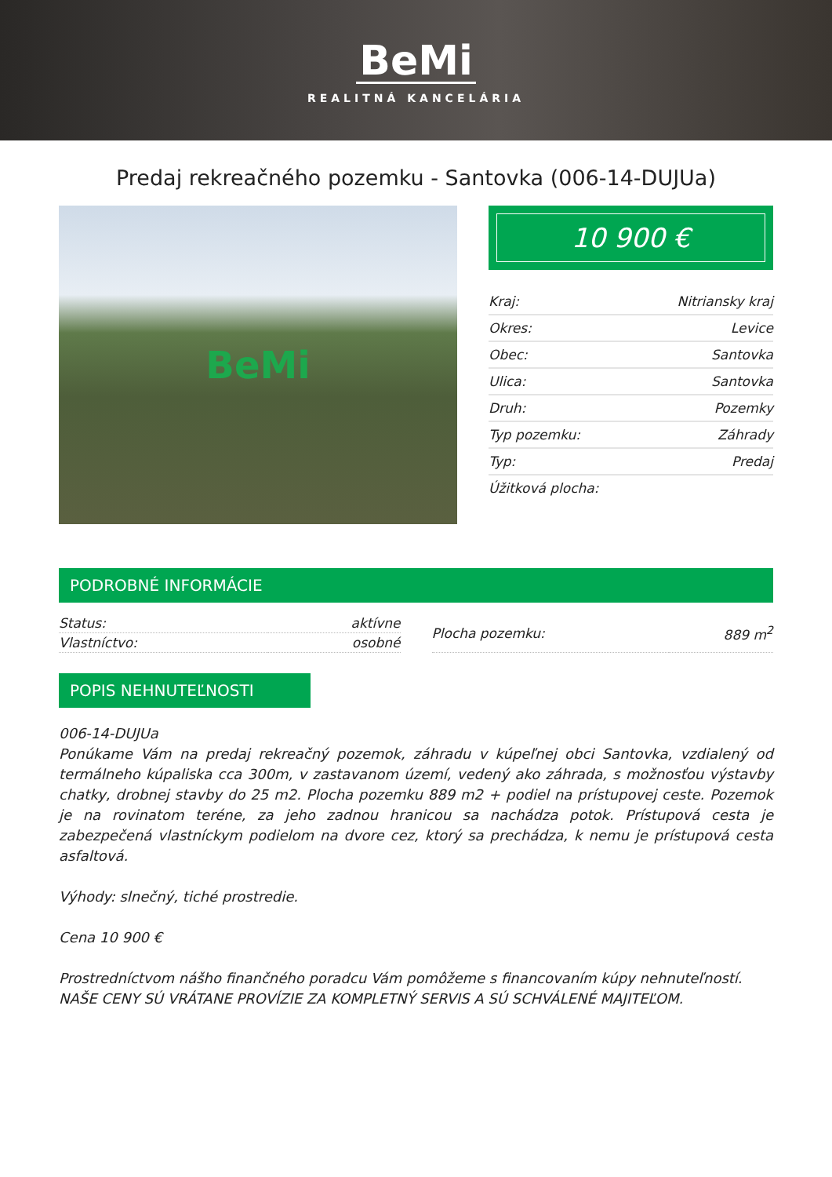BeMi
REALITNÁ KANCELÁRIA
Predaj rekreačného pozemku - Santovka (006-14-DUJUa)
BeMi
10 900 €
| Kraj: | Nitriansky kraj |
| Okres: | Levice |
| Obec: | Santovka |
| Ulica: | Santovka |
| Druh: | Pozemky |
| Typ pozemku: | Záhrady |
| Typ: | Predaj |
| Úžitková plocha: | |
PODROBNÉ INFORMÁCIE
| Status: | aktívne |
| Vlastníctvo: | osobné |
| Plocha pozemku: | 889 m<sup>2</sup> |
POPIS NEHNUTEĽNOSTI
006-14-DUJUa
Ponúkame Vám na predaj rekreačný pozemok, záhradu v kúpeľnej obci Santovka, vzdialený od termálneho kúpaliska cca 300m, v zastavanom území, vedený ako záhrada, s možnosťou výstavby chatky, drobnej stavby do 25 m2. Plocha pozemku 889 m2 + podiel na prístupovej ceste. Pozemok je na rovinatom teréne, za jeho zadnou hranicou sa nachádza potok. Prístupová cesta je zabezpečená vlastníckym podielom na dvore cez, ktorý sa prechádza, k nemu je prístupová cesta asfaltová.
Výhody: slnečný, tiché prostredie.
Cena 10 900 €
Prostredníctvom nášho finančného poradcu Vám pomôžeme s financovaním kúpy nehnuteľností.
NAŠE CENY SÚ VRÁTANE PROVÍZIE ZA KOMPLETNÝ SERVIS A SÚ SCHVÁLENÉ MAJITEĽOM.